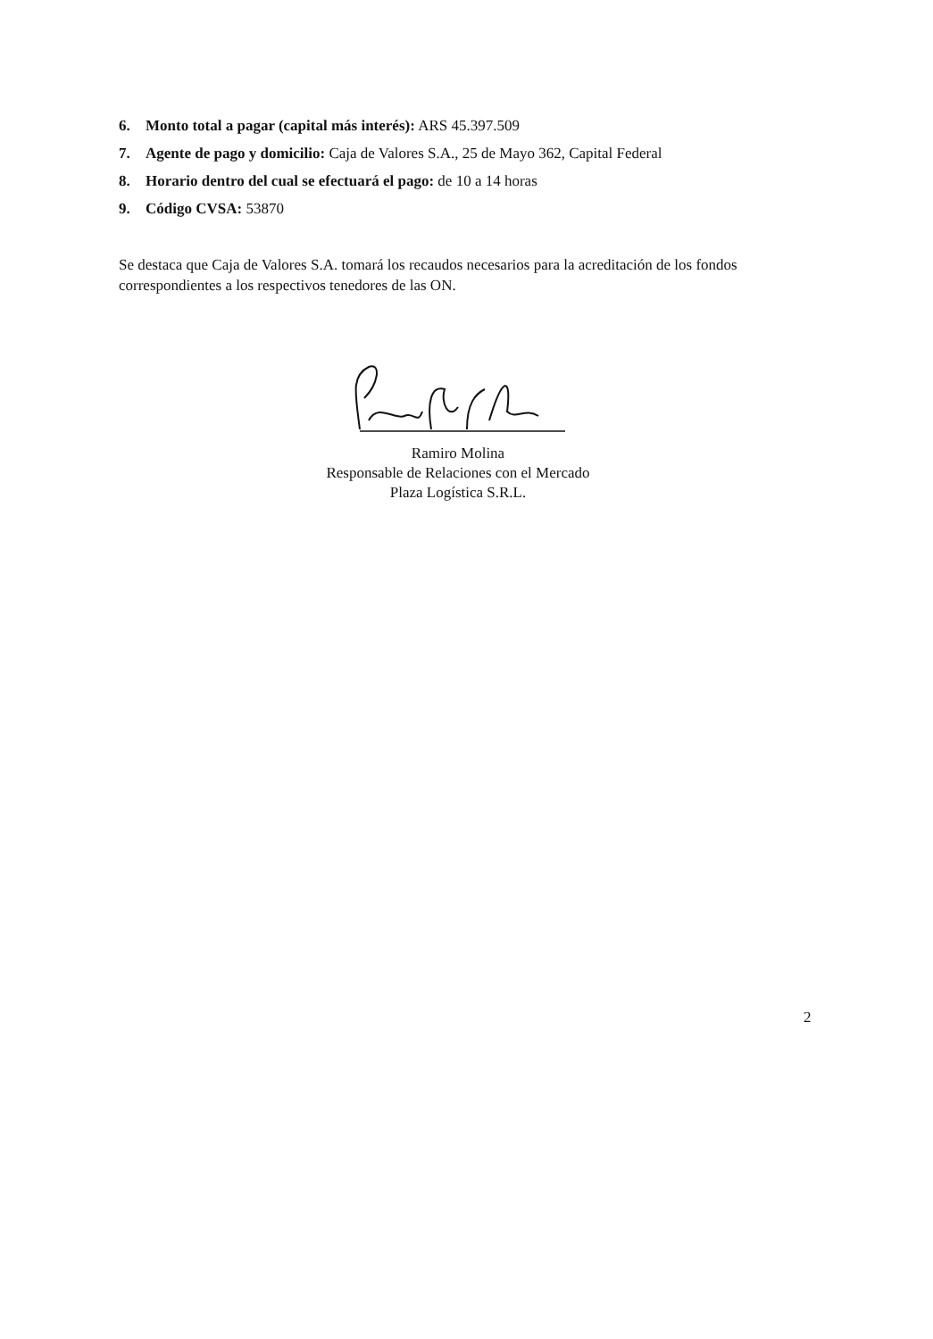6. Monto total a pagar (capital más interés): ARS 45.397.509
7. Agente de pago y domicilio: Caja de Valores S.A., 25 de Mayo 362, Capital Federal
8. Horario dentro del cual se efectuará el pago: de 10 a 14 horas
9. Código CVSA: 53870
Se destaca que Caja de Valores S.A. tomará los recaudos necesarios para la acreditación de los fondos correspondientes a los respectivos tenedores de las ON.
Ramiro Molina
Responsable de Relaciones con el Mercado
Plaza Logística S.R.L.
2